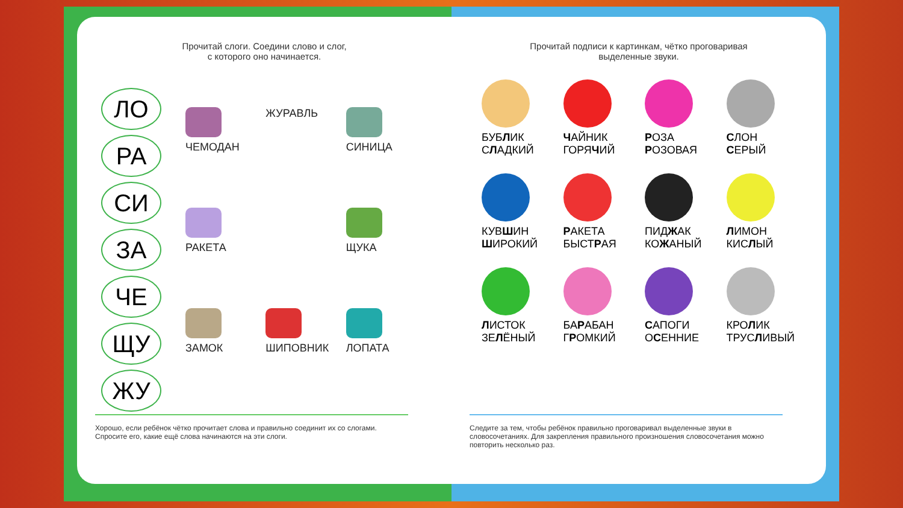Прочитай слоги. Соедини слово и слог,
с которого оно начинается.
ЛО
РА
СИ
ЗА
ЧЕ
ЩУ
ЖУ
ЧЕМОДАН
ЖУРАВЛЬ
СИНИЦА
РАКЕТА
ЩУКА
ЗАМОК
ШИПОВНИК
ЛОПАТА
Хорошо, если ребёнок чётко прочитает слова и правильно соединит их со слогами. Спросите его, какие ещё слова начинаются на эти слоги.
Прочитай подписи к картинкам, чётко проговаривая
выделенные звуки.
БУБЛИК
СЛАДКИЙ
ЧАЙНИК
ГОРЯЧИЙ
РОЗА
РОЗОВАЯ
СЛОН
СЕРЫЙ
КУВШИН
ШИРОКИЙ
РАКЕТА
БЫСТРАЯ
ПИДЖАК
КОЖАНЫЙ
ЛИМОН
КИСЛЫЙ
ЛИСТОК
ЗЕЛЁНЫЙ
БАРАБАН
ГРОМКИЙ
САПОГИ
ОСЕННИЕ
КРОЛИК
ТРУСЛИВЫЙ
Следите за тем, чтобы ребёнок правильно проговаривал выделенные звуки в словосочетаниях. Для закрепления правильного произношения словосочетания можно повторить несколько раз.